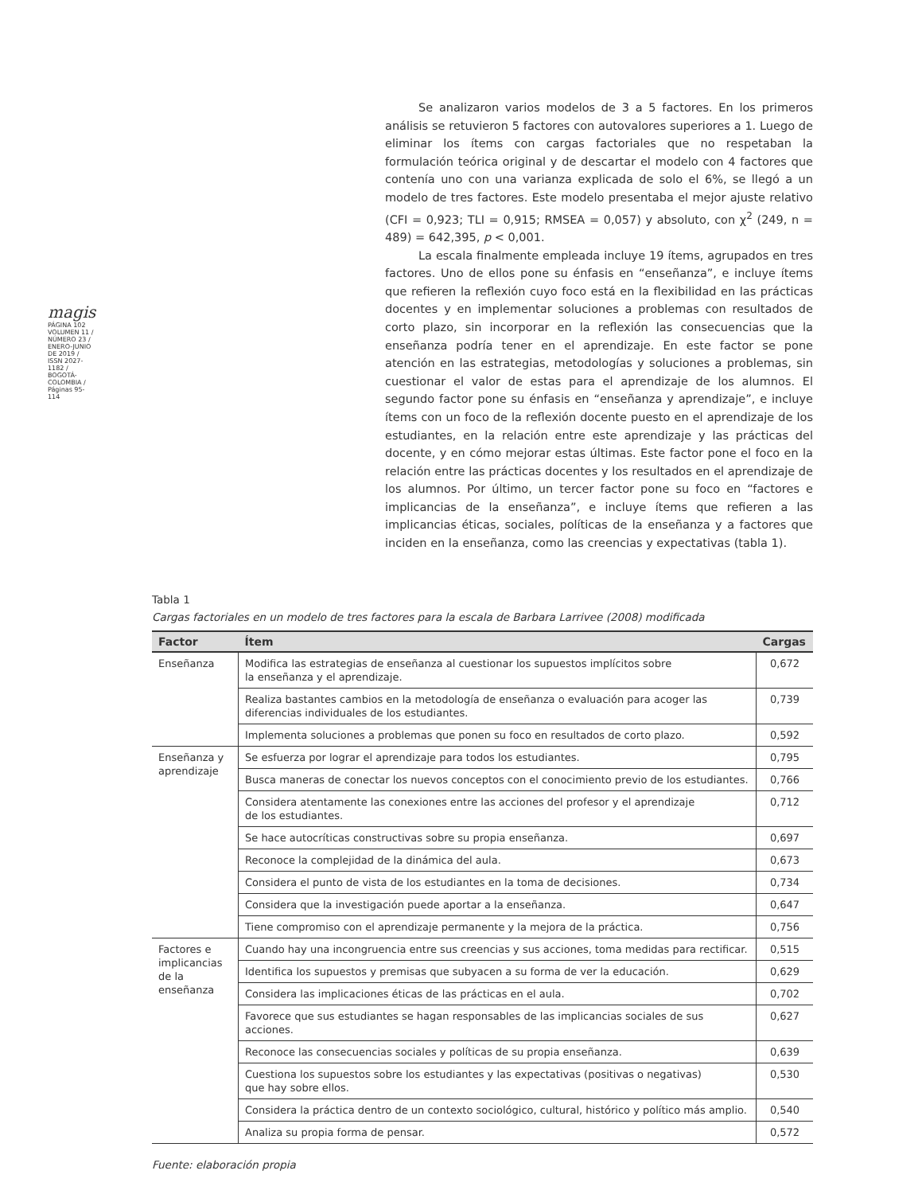magis PÁGINA 102
VOLUMEN 11 / NÚMERO 23 / ENERO-JUNIO DE 2019 / ISSN 2027-1182 / BOGOTÁ-COLOMBIA / Páginas 95-114
Se analizaron varios modelos de 3 a 5 factores. En los primeros análisis se retuvieron 5 factores con autovalores superiores a 1. Luego de eliminar los ítems con cargas factoriales que no respetaban la formulación teórica original y de descartar el modelo con 4 factores que contenía uno con una varianza explicada de solo el 6%, se llegó a un modelo de tres factores. Este modelo presentaba el mejor ajuste relativo (CFI = 0,923; TLI = 0,915; RMSEA = 0,057) y absoluto, con χ<sup>2</sup> (249, n = 489) = 642,395, p < 0,001.
La escala finalmente empleada incluye 19 ítems, agrupados en tres factores. Uno de ellos pone su énfasis en “enseñanza”, e incluye ítems que refieren la reflexión cuyo foco está en la flexibilidad en las prácticas docentes y en implementar soluciones a problemas con resultados de corto plazo, sin incorporar en la reflexión las consecuencias que la enseñanza podría tener en el aprendizaje. En este factor se pone atención en las estrategias, metodologías y soluciones a problemas, sin cuestionar el valor de estas para el aprendizaje de los alumnos. El segundo factor pone su énfasis en “enseñanza y aprendizaje”, e incluye ítems con un foco de la reflexión docente puesto en el aprendizaje de los estudiantes, en la relación entre este aprendizaje y las prácticas del docente, y en cómo mejorar estas últimas. Este factor pone el foco en la relación entre las prácticas docentes y los resultados en el aprendizaje de los alumnos. Por último, un tercer factor pone su foco en “factores e implicancias de la enseñanza”, e incluye ítems que refieren a las implicancias éticas, sociales, políticas de la enseñanza y a factores que inciden en la enseñanza, como las creencias y expectativas (tabla 1).
Tabla 1
Cargas factoriales en un modelo de tres factores para la escala de Barbara Larrivee (2008) modificada
| Factor | Ítem | Cargas |
| --- | --- | --- |
| Enseñanza | Modifica las estrategias de enseñanza al cuestionar los supuestos implícitos sobre la enseñanza y el aprendizaje. | 0,672 |
| | Realiza bastantes cambios en la metodología de enseñanza o evaluación para acoger las diferencias individuales de los estudiantes. | 0,739 |
| | Implementa soluciones a problemas que ponen su foco en resultados de corto plazo. | 0,592 |
| Enseñanza y aprendizaje | Se esfuerza por lograr el aprendizaje para todos los estudiantes. | 0,795 |
| | Busca maneras de conectar los nuevos conceptos con el conocimiento previo de los estudiantes. | 0,766 |
| | Considera atentamente las conexiones entre las acciones del profesor y el aprendizaje de los estudiantes. | 0,712 |
| | Se hace autocríticas constructivas sobre su propia enseñanza. | 0,697 |
| | Reconoce la complejidad de la dinámica del aula. | 0,673 |
| | Considera el punto de vista de los estudiantes en la toma de decisiones. | 0,734 |
| | Considera que la investigación puede aportar a la enseñanza. | 0,647 |
| | Tiene compromiso con el aprendizaje permanente y la mejora de la práctica. | 0,756 |
| Factores e implicancias de la enseñanza | Cuando hay una incongruencia entre sus creencias y sus acciones, toma medidas para rectificar. | 0,515 |
| | Identifica los supuestos y premisas que subyacen a su forma de ver la educación. | 0,629 |
| | Considera las implicaciones éticas de las prácticas en el aula. | 0,702 |
| | Favorece que sus estudiantes se hagan responsables de las implicancias sociales de sus acciones. | 0,627 |
| | Reconoce las consecuencias sociales y políticas de su propia enseñanza. | 0,639 |
| | Cuestiona los supuestos sobre los estudiantes y las expectativas (positivas o negativas) que hay sobre ellos. | 0,530 |
| | Considera la práctica dentro de un contexto sociológico, cultural, histórico y político más amplio. | 0,540 |
| | Analiza su propia forma de pensar. | 0,572 |
Fuente: elaboración propia